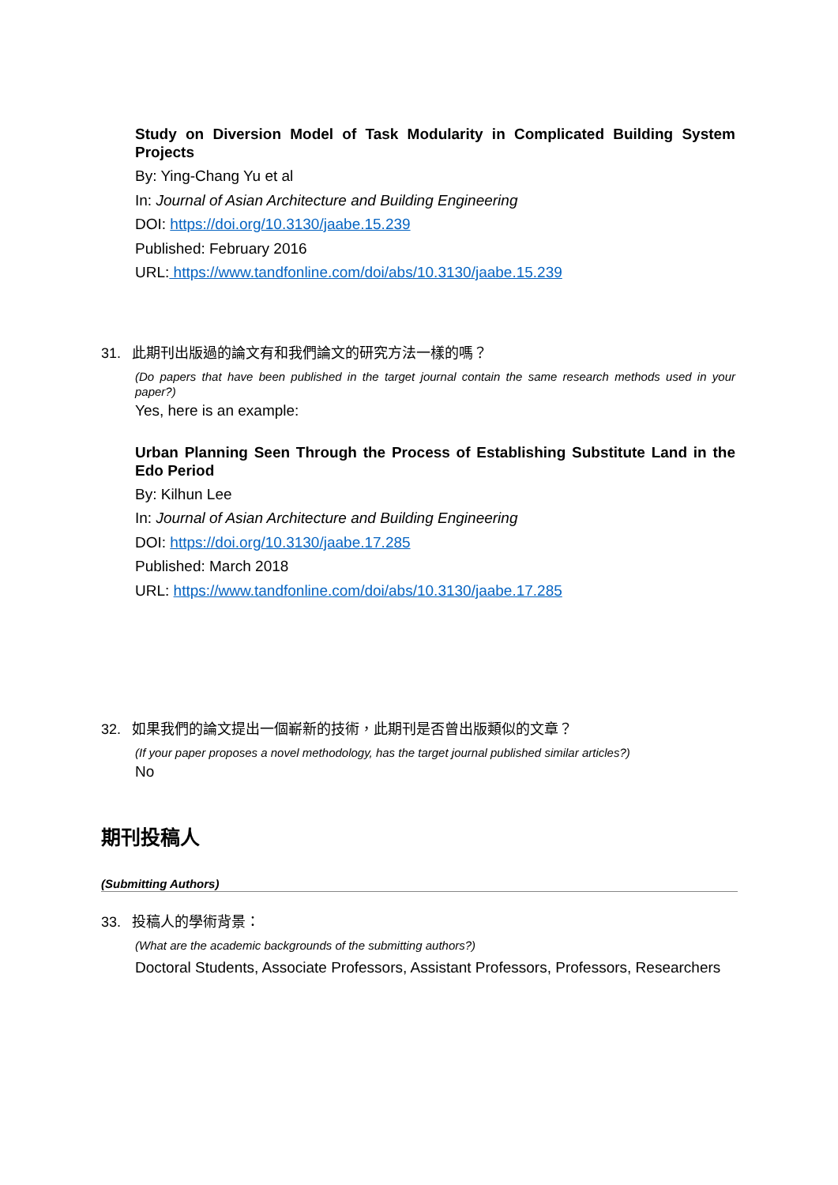Study on Diversion Model of Task Modularity in Complicated Building System Projects
By: Ying-Chang Yu et al
In: Journal of Asian Architecture and Building Engineering
DOI: https://doi.org/10.3130/jaabe.15.239
Published: February 2016
URL: https://www.tandfonline.com/doi/abs/10.3130/jaabe.15.239
31. 此期刊出版過的論文有和我們論文的研究方法一樣的嗎？
(Do papers that have been published in the target journal contain the same research methods used in your paper?)
Yes, here is an example:
Urban Planning Seen Through the Process of Establishing Substitute Land in the Edo Period
By: Kilhun Lee
In: Journal of Asian Architecture and Building Engineering
DOI: https://doi.org/10.3130/jaabe.17.285
Published: March 2018
URL: https://www.tandfonline.com/doi/abs/10.3130/jaabe.17.285
32. 如果我們的論文提出一個嶄新的技術，此期刊是否曾出版類似的文章？
(If your paper proposes a novel methodology, has the target journal published similar articles?)
No
期刊投稿人
(Submitting Authors)
33. 投稿人的學術背景：
(What are the academic backgrounds of the submitting authors?)
Doctoral Students, Associate Professors, Assistant Professors, Professors, Researchers